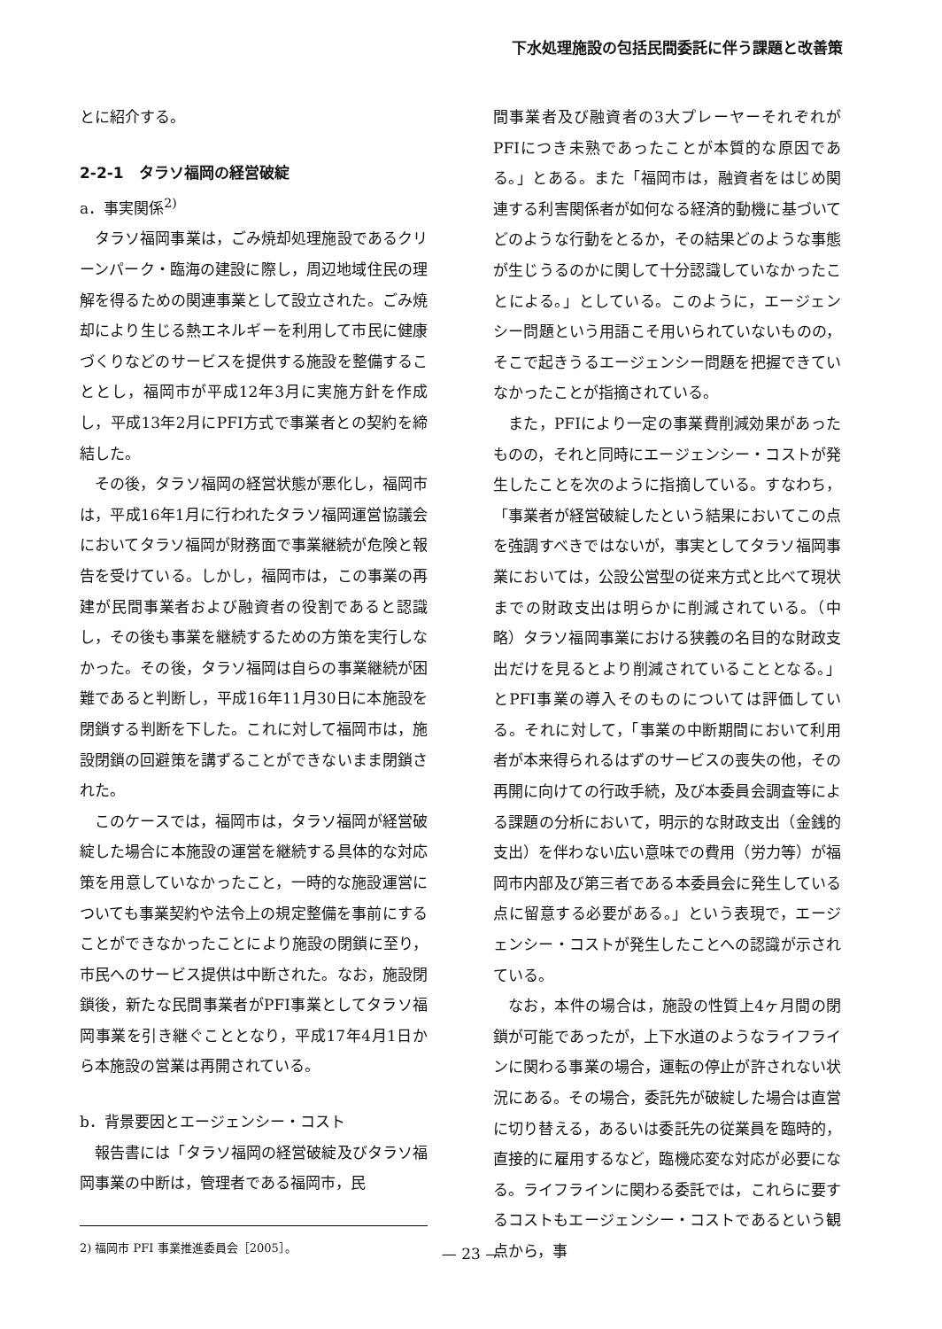下水処理施設の包括民間委託に伴う課題と改善策
とに紹介する。
2-2-1　タラソ福岡の経営破綻
a．事実関係<sup>2)</sup>
タラソ福岡事業は，ごみ焼却処理施設であるクリーンパーク・臨海の建設に際し，周辺地域住民の理解を得るための関連事業として設立された。ごみ焼却により生じる熱エネルギーを利用して市民に健康づくりなどのサービスを提供する施設を整備することとし，福岡市が平成12年3月に実施方針を作成し，平成13年2月にPFI方式で事業者との契約を締結した。
その後，タラソ福岡の経営状態が悪化し，福岡市は，平成16年1月に行われたタラソ福岡運営協議会においてタラソ福岡が財務面で事業継続が危険と報告を受けている。しかし，福岡市は，この事業の再建が民間事業者および融資者の役割であると認識し，その後も事業を継続するための方策を実行しなかった。その後，タラソ福岡は自らの事業継続が困難であると判断し，平成16年11月30日に本施設を閉鎖する判断を下した。これに対して福岡市は，施設閉鎖の回避策を講ずることができないまま閉鎖された。
このケースでは，福岡市は，タラソ福岡が経営破綻した場合に本施設の運営を継続する具体的な対応策を用意していなかったこと，一時的な施設運営についても事業契約や法令上の規定整備を事前にすることができなかったことにより施設の閉鎖に至り，市民へのサービス提供は中断された。なお，施設閉鎖後，新たな民間事業者がPFI事業としてタラソ福岡事業を引き継ぐこととなり，平成17年4月1日から本施設の営業は再開されている。
b．背景要因とエージェンシー・コスト
報告書には「タラソ福岡の経営破綻及びタラソ福岡事業の中断は，管理者である福岡市，民
2) 福岡市 PFI 事業推進委員会［2005］。
間事業者及び融資者の3大プレーヤーそれぞれがPFIにつき未熟であったことが本質的な原因である。」とある。また「福岡市は，融資者をはじめ関連する利害関係者が如何なる経済的動機に基づいてどのような行動をとるか，その結果どのような事態が生じうるのかに関して十分認識していなかったことによる。」としている。このように，エージェンシー問題という用語こそ用いられていないものの，そこで起きうるエージェンシー問題を把握できていなかったことが指摘されている。
また，PFIにより一定の事業費削減効果があったものの，それと同時にエージェンシー・コストが発生したことを次のように指摘している。すなわち，「事業者が経営破綻したという結果においてこの点を強調すべきではないが，事実としてタラソ福岡事業においては，公設公営型の従来方式と比べて現状までの財政支出は明らかに削減されている。（中略）タラソ福岡事業における狭義の名目的な財政支出だけを見るとより削減されていることとなる。」とPFI事業の導入そのものについては評価している。それに対して，「事業の中断期間において利用者が本来得られるはずのサービスの喪失の他，その再開に向けての行政手続，及び本委員会調査等による課題の分析において，明示的な財政支出（金銭的支出）を伴わない広い意味での費用（労力等）が福岡市内部及び第三者である本委員会に発生している点に留意する必要がある。」という表現で，エージェンシー・コストが発生したことへの認識が示されている。
なお，本件の場合は，施設の性質上4ヶ月間の閉鎖が可能であったが，上下水道のようなライフラインに関わる事業の場合，運転の停止が許されない状況にある。その場合，委託先が破綻した場合は直営に切り替える，あるいは委託先の従業員を臨時的，直接的に雇用するなど，臨機応変な対応が必要になる。ライフラインに関わる委託では，これらに要するコストもエージェンシー・コストであるという観点から，事
— 23 —